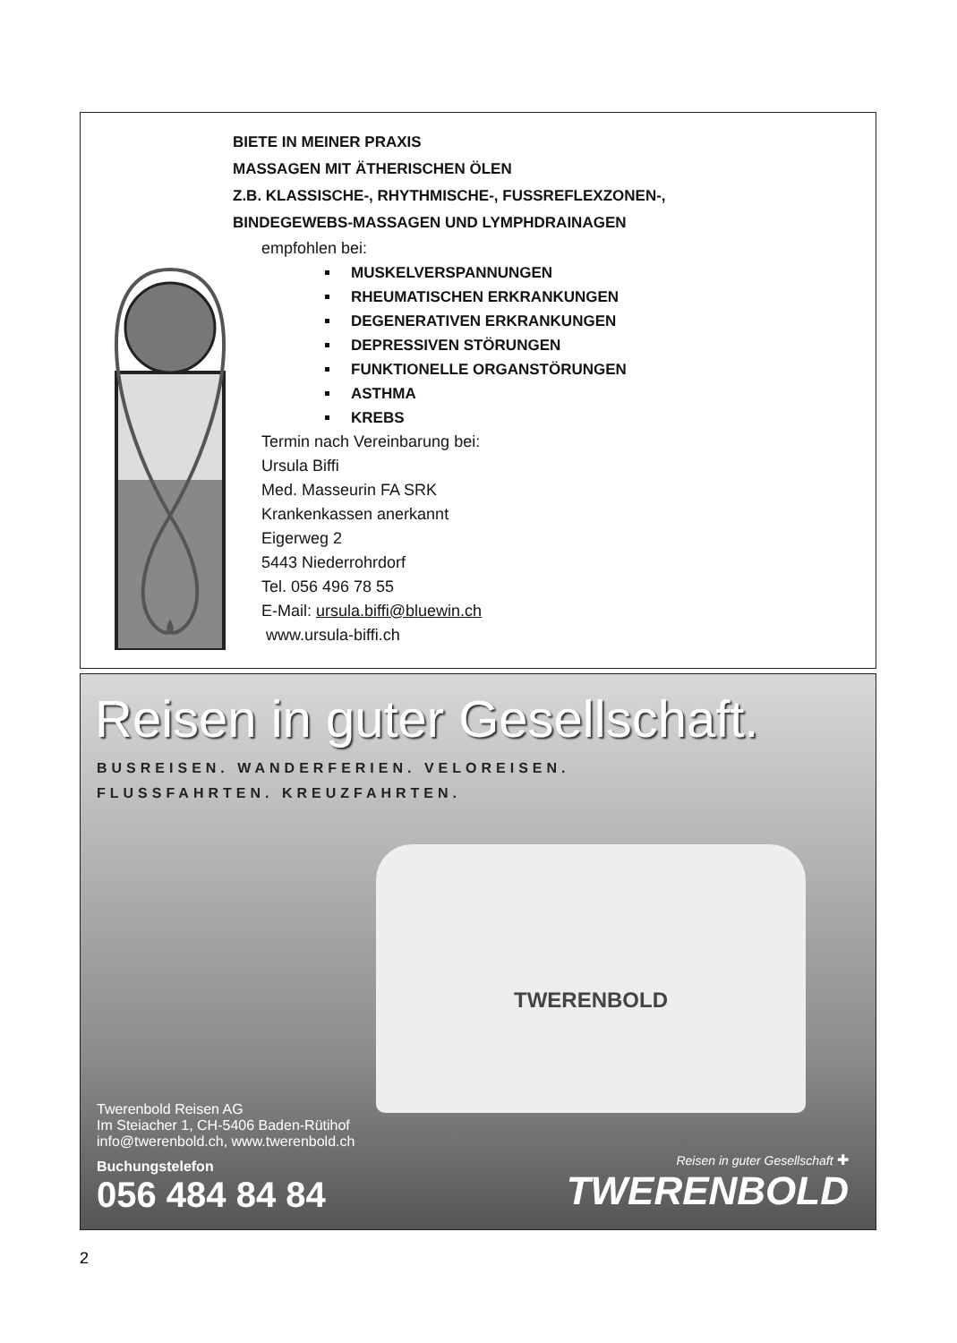BIETE IN MEINER PRAXIS
MASSAGEN MIT ÄTHERISCHEN ÖLEN
Z.B. KLASSISCHE-, RHYTHMISCHE-, FUSSREFLEXZONEN-,
BINDEGEWEBS-MASSAGEN UND LYMPHDRAINAGEN
empfohlen bei:
MUSKELVERSPANNUNGEN
RHEUMATISCHEN ERKRANKUNGEN
DEGENERATIVEN ERKRANKUNGEN
DEPRESSIVEN STÖRUNGEN
FUNKTIONELLE ORGANSTÖRUNGEN
ASTHMA
KREBS
Termin nach Vereinbarung bei:
Ursula Biffi
Med. Masseurin FA SRK
Krankenkassen anerkannt
Eigerweg 2
5443 Niederrohrdorf
Tel. 056 496 78 55
E-Mail: ursula.biffi@bluewin.ch
www.ursula-biffi.ch
Reisen in guter Gesellschaft.
BUSREISEN. WANDERFERIEN. VELOREISEN.
FLUSSFAHRTEN. KREUZFAHRTEN.
TWERENBOLD
Twerenbold Reisen AG
Im Steiacher 1, CH-5406 Baden-Rütihof
info@twerenbold.ch, www.twerenbold.ch
Buchungstelefon
056 484 84 84
Reisen in guter Gesellschaft ✚
TWERENBOLD
2